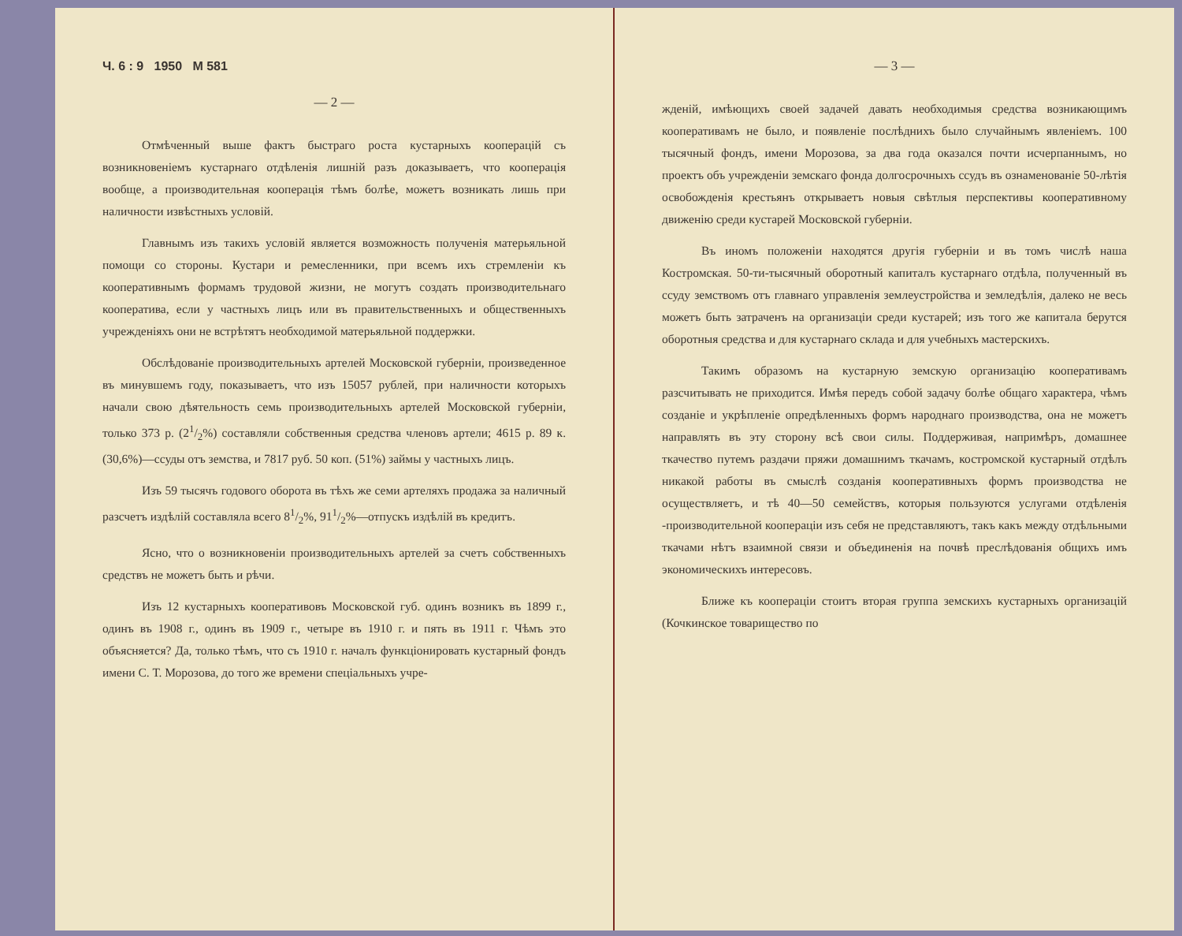Ч. 6 : 9 1950 М 581
— 2 —
Отмѣченный выше фактъ быстраго роста кустарныхъ кооперацій съ возникновеніемъ кустарнаго отдѣленія лишній разъ доказываетъ, что кооперація вообще, а производительная кооперація тѣмъ болѣе, можетъ возникать лишь при наличности извѣстныхъ условій.
Главнымъ изъ такихъ условій является возможность полученія матерьяльной помощи со стороны. Кустари и ремесленники, при всемъ ихъ стремленіи къ кооперативнымъ формамъ трудовой жизни, не могутъ создать производительнаго кооператива, если у частныхъ лицъ или въ правительственныхъ и общественныхъ учрежденіяхъ они не встрѣтятъ необходимой матерьяльной поддержки.
Обслѣдованіе производительныхъ артелей Московской губерніи, произведенное въ минувшемъ году, показываетъ, что изъ 15057 рублей, при наличности которыхъ начали свою дѣятельность семь производительныхъ артелей Московской губерніи, только 373 р. (21/2%) составляли собственныя средства членовъ артели; 4615 р. 89 к. (30,6%)—ссуды отъ земства, и 7817 руб. 50 коп. (51%) займы у частныхъ лицъ.
Изъ 59 тысячъ годового оборота въ тѣхъ же семи артеляхъ продажа за наличный разсчетъ издѣлій составляла всего 81/2%, 911/2%—отпускъ издѣлій въ кредитъ.
Ясно, что о возникновеніи производительныхъ артелей за счетъ собственныхъ средствъ не можетъ быть и рѣчи.
Изъ 12 кустарныхъ кооперативовъ Московской губ. одинъ возникъ въ 1899 г., одинъ въ 1908 г., одинъ въ 1909 г., четыре въ 1910 г. и пять въ 1911 г. Чѣмъ это объясняется? Да, только тѣмъ, что съ 1910 г. началъ функціонировать кустарный фондъ имени С. Т. Морозова, до того же времени спеціальныхъ учре-
— 3 —
жденій, имѣющихъ своей задачей давать необходимыя средства возникающимъ кооперативамъ не было, и появленіе послѣднихъ было случайнымъ явленіемъ. 100 тысячный фондъ, имени Морозова, за два года оказался почти исчерпаннымъ, но проектъ объ учрежденіи земскаго фонда долгосрочныхъ ссудъ въ ознаменованіе 50-лѣтія освобожденія крестьянъ открываетъ новыя свѣтлыя перспективы кооперативному движенію среди кустарей Московской губерніи.
Въ иномъ положеніи находятся другія губерніи и въ томъ числѣ наша Костромская. 50-ти-тысячный оборотный капиталъ кустарнаго отдѣла, полученный въ ссуду земствомъ отъ главнаго управленія землеустройства и земледѣлія, далеко не весь можетъ быть затраченъ на организаціи среди кустарей; изъ того же капитала берутся оборотныя средства и для кустарнаго склада и для учебныхъ мастерскихъ.
Такимъ образомъ на кустарную земскую организацію кооперативамъ разсчитывать не приходится. Имѣя передъ собой задачу болѣе общаго характера, чѣмъ созданіе и укрѣпленіе опредѣленныхъ формъ народнаго производства, она не можетъ направлять въ эту сторону всѣ свои силы. Поддерживая, напримѣръ, домашнее ткачество путемъ раздачи пряжи домашнимъ ткачамъ, костромской кустарный отдѣлъ никакой работы въ смыслѣ созданія кооперативныхъ формъ производства не осуществляетъ, и тѣ 40—50 семействъ, которыя пользуются услугами отдѣленія -производительной коопераціи изъ себя не представляютъ, такъ какъ между отдѣльными ткачами нѣтъ взаимной связи и объединенія на почвѣ преслѣдованія общихъ имъ экономическихъ интересовъ.
Ближе къ коопераціи стоитъ вторая группа земскихъ кустарныхъ организацій (Кочкинское товарищество по